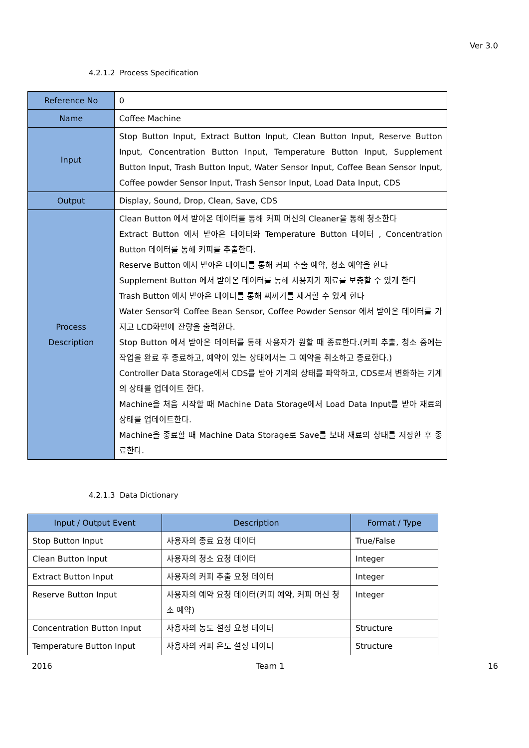Ver 3.0
4.2.1.2 Process Specification
| Reference No | 0 |
| Name | Coffee Machine |
| Input | Stop Button Input, Extract Button Input, Clean Button Input, Reserve Button Input, Concentration Button Input, Temperature Button Input, Supplement Button Input, Trash Button Input, Water Sensor Input, Coffee Bean Sensor Input, Coffee powder Sensor Input, Trash Sensor Input, Load Data Input, CDS |
| Output | Display, Sound, Drop, Clean, Save, CDS |
| Process Description | Clean Button 에서 받아온 데이터를 통해 커피 머신의 Cleaner을 통해 청소한다 Extract Button 에서 받아온 데이터와 Temperature Button 데이터 , Concentration Button 데이터를 통해 커피를 추출한다. Reserve Button 에서 받아온 데이터를 통해 커피 추출 예약, 청소 예약을 한다 Supplement Button 에서 받아온 데이터를 통해 사용자가 재료를 보충할 수 있게 한다 Trash Button 에서 받아온 데이터를 통해 찌꺼기를 제거할 수 있게 한다 Water Sensor와 Coffee Bean Sensor, Coffee Powder Sensor 에서 받아온 데이터를 가지고 LCD화면에 잔량을 출력한다. Stop Button 에서 받아온 데이터를 통해 사용자가 원할 때 종료한다.(커피 추출, 청소 중에는 작업을 완료 후 종료하고, 예약이 있는 상태에서는 그 예약을 취소하고 종료한다.) Controller Data Storage에서 CDS를 받아 기계의 상태를 파악하고, CDS로서 변화하는 기계의 상태를 업데이트 한다. Machine을 처음 시작할 때 Machine Data Storage에서 Load Data Input를 받아 재료의 상태를 업데이트한다. Machine을 종료할 때 Machine Data Storage로 Save를 보내 재료의 상태를 저장한 후 종료한다. |
4.2.1.3 Data Dictionary
| Input / Output Event | Description | Format / Type |
| --- | --- | --- |
| Stop Button Input | 사용자의 종료 요청 데이터 | True/False |
| Clean Button Input | 사용자의 청소 요청 데이터 | Integer |
| Extract Button Input | 사용자의 커피 추출 요청 데이터 | Integer |
| Reserve Button Input | 사용자의 예약 요청 데이터(커피 예약, 커피 머신 청소 예약) | Integer |
| Concentration Button Input | 사용자의 농도 설정 요청 데이터 | Structure |
| Temperature Button Input | 사용자의 커피 온도 설정 데이터 | Structure |
2016 Team 1 16